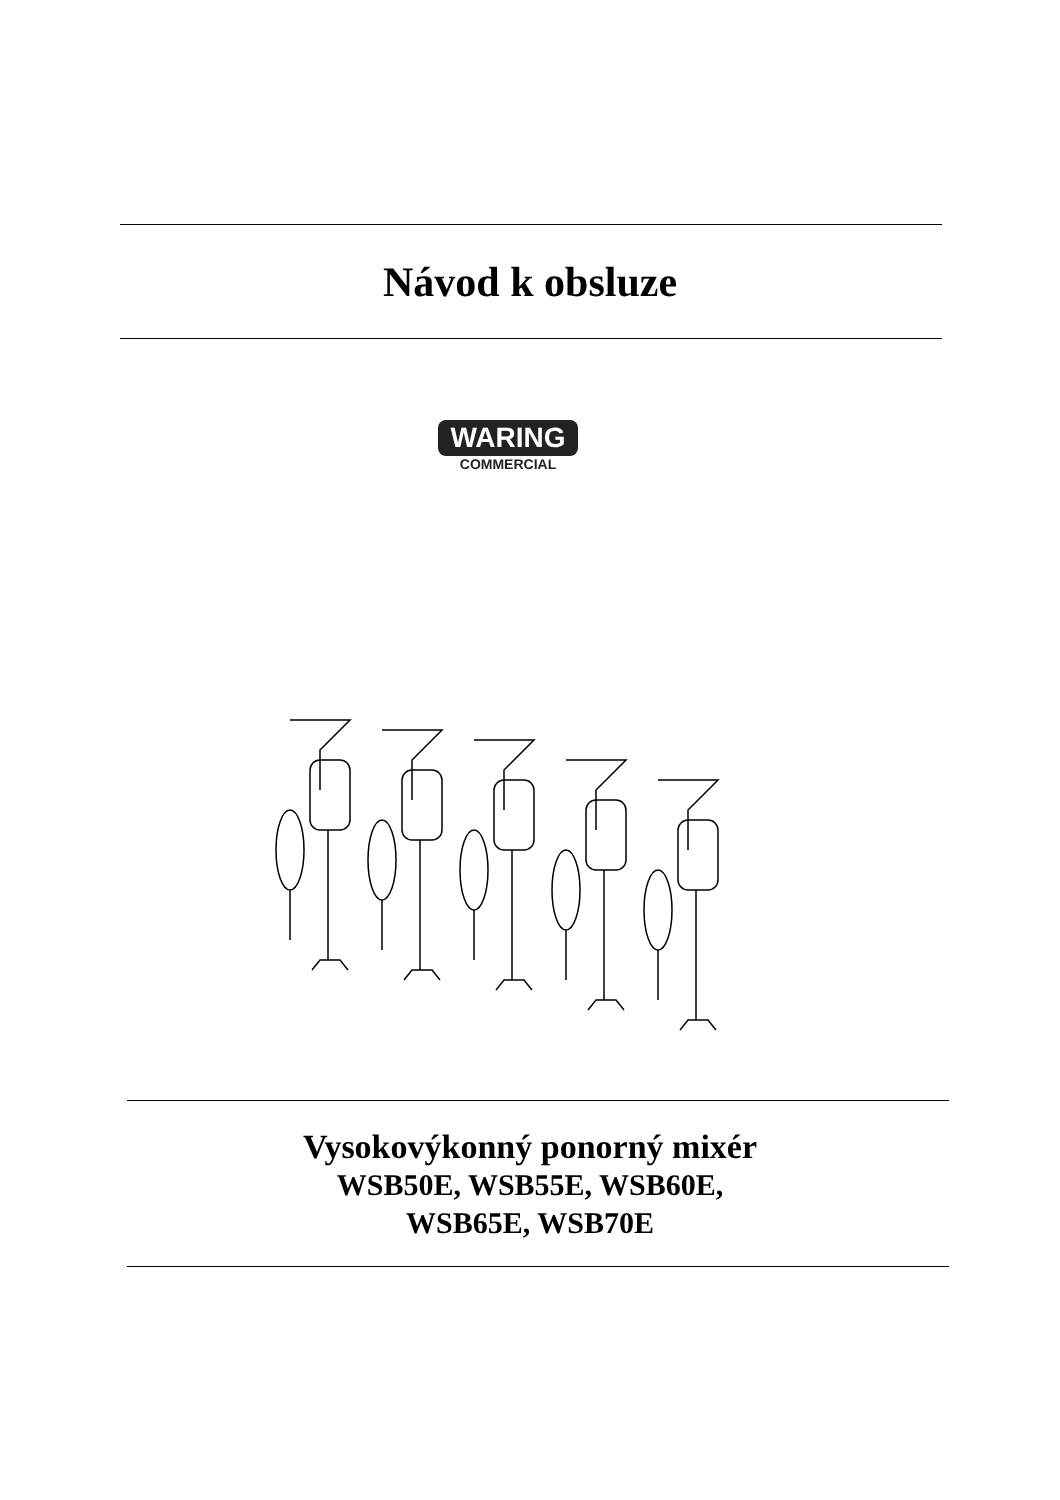Návod k obsluze
WARING
COMMERCIAL
Vysokovýkonný ponorný mixér
WSB50E, WSB55E, WSB60E,
WSB65E, WSB70E